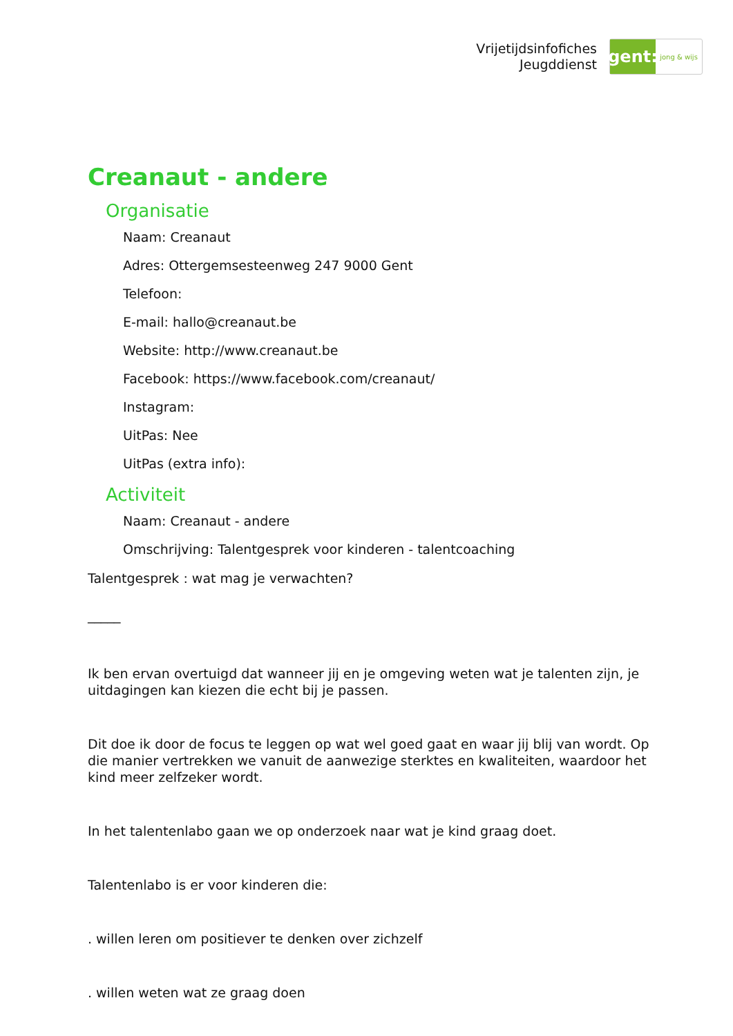Vrijetijdsinfofiches
Jeugddienst
gent:
jong & wijs
Creanaut - andere
Organisatie
Naam: Creanaut
Adres: Ottergemsesteenweg 247 9000 Gent
Telefoon:
E-mail: hallo@creanaut.be
Website: http://www.creanaut.be
Facebook: https://www.facebook.com/creanaut/
Instagram:
UitPas: Nee
UitPas (extra info):
Activiteit
Naam: Creanaut - andere
Omschrijving: Talentgesprek voor kinderen - talentcoaching
Talentgesprek : wat mag je verwachten?
_____
Ik ben ervan overtuigd dat wanneer jij en je omgeving weten wat je talenten zijn, je uitdagingen kan kiezen die echt bij je passen.
Dit doe ik door de focus te leggen op wat wel goed gaat en waar jij blij van wordt. Op die manier vertrekken we vanuit de aanwezige sterktes en kwaliteiten, waardoor het kind meer zelfzeker wordt.
In het talentenlabo gaan we op onderzoek naar wat je kind graag doet.
Talentenlabo is er voor kinderen die:
. willen leren om positiever te denken over zichzelf
. willen weten wat ze graag doen